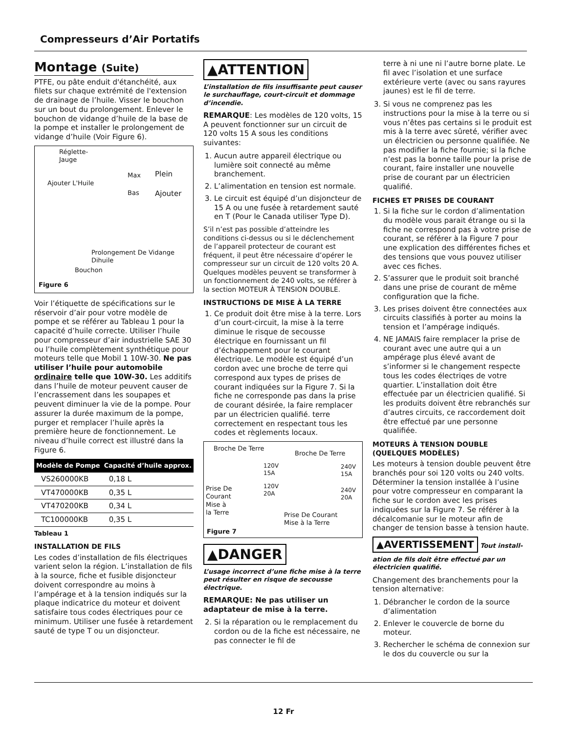Compresseurs d’Air Portatifs
Montage (Suite)
PTFE, ou pâte enduit d'étanchéité, aux filets sur chaque extrémité de l'extension de drainage de l’huile. Visser le bouchon sur un bout du prolongement. Enlever le bouchon de vidange d’huile de la base de la pompe et installer le prolongement de vidange d’huile (Voir Figure 6).
Réglette-
Jauge
Max Plein
Ajouter L'Huile
Bas Ajouter
Prolongement De Vidange
Dihuile
Bouchon
Figure 6
Voir l’étiquette de spécifications sur le réservoir d’air pour votre modèle de pompe et se référer au Tableau 1 pour la capacité d’huile correcte. Utiliser l’huile pour compresseur d’air industrielle SAE 30 ou l’huile complètement synthétique pour moteurs telle que Mobil 1 10W-30. Ne pas utiliser l’huile pour automobile ordinaire telle que 10W-30. Les additifs dans l’huile de moteur peuvent causer de l’encrassement dans les soupapes et peuvent diminuer la vie de la pompe. Pour assurer la durée maximum de la pompe, purger et remplacer l’huile après la première heure de fonctionnement. Le niveau d’huile correct est illustré dans la Figure 6.
| Modèle de Pompe | Capacité d’huile approx. |
| --- | --- |
| VS260000KB | 0,18 L |
| VT470000KB | 0,35 L |
| VT470200KB | 0,34 L |
| TC100000KB | 0,35 L |
Tableau 1
INSTALLATION DE FILS
Les codes d’installation de fils électriques varient selon la région. L’installation de fils à la source, fiche et fusible disjoncteur doivent correspondre au moins à l’ampérage et à la tension indiqués sur la plaque indicatrice du moteur et doivent satisfaire tous codes électriques pour ce minimum. Utiliser une fusée à retardement sauté de type T ou un disjoncteur.
▲ATTENTION
L’installation de fils insuffisante peut causer le surchauffage, court-circuit et dommage d’incendie.
REMARQUE: Les modèles de 120 volts, 15 A peuvent fonctionner sur un circuit de 120 volts 15 A sous les conditions suivantes:
1. Aucun autre appareil électrique ou lumière soit connecté au même branchement.
2. L’alimentation en tension est normale.
3. Le circuit est équipé d’un disjoncteur de 15 A ou une fusée à retardement sauté en T (Pour le Canada utiliser Type D).
S’il n’est pas possible d’atteindre les conditions ci-dessus ou si le déclenchement de l’appareil protecteur de courant est fréquent, il peut être nécessaire d’opérer le compresseur sur un circuit de 120 volts 20 A. Quelques modèles peuvent se transformer à un fonctionnement de 240 volts, se référer à la section MOTEUR À TENSION DOUBLE.
INSTRUCTIONS DE MISE À LA TERRE
1. Ce produit doit être mise à la terre. Lors d’un court-circuit, la mise à la terre diminue le risque de secousse électrique en fournissant un fil d’échappement pour le courant électrique. Le modèle est équipé d’un cordon avec une broche de terre qui correspond aux types de prises de courant indiquées sur la Figure 7. Si la fiche ne corresponde pas dans la prise de courant désirée, la faire remplacer par un électricien qualifié. terre correctement en respectant tous les codes et règlements locaux.
Broche De Terre
Broche De Terre
120V
15A
240V
15A
120V
20A 240V
20A
Prise De
Courant
Mise à
la Terre Prise De Courant
Mise à la Terre
Figure 7
▲DANGER
L’usage incorrect d’une fiche mise à la terre peut résulter en risque de secousse électrique.
REMARQUE: Ne pas utiliser un adaptateur de mise à la terre.
2. Si la réparation ou le remplacement du cordon ou de la fiche est nécessaire, ne pas connecter le fil de
terre à ni une ni l’autre borne plate. Le fil avec l’isolation et une surface extérieure verte (avec ou sans rayures jaunes) est le fil de terre.
3. Si vous ne comprenez pas les instructions pour la mise à la terre ou si vous n’êtes pas certains si le produit est mis à la terre avec sûreté, vérifier avec un électricien ou personne qualifiée. Ne pas modifier la fiche fournie; si la fiche n’est pas la bonne taille pour la prise de courant, faire installer une nouvelle prise de courant par un électricien qualifié.
FICHES ET PRISES DE COURANT
1. Si la fiche sur le cordon d’alimentation du modèle vous parait étrange ou si la fiche ne correspond pas à votre prise de courant, se référer à la Figure 7 pour une explication des différentes fiches et des tensions que vous pouvez utiliser avec ces fiches.
2. S’assurer que le produit soit branché dans une prise de courant de même configuration que la fiche.
3. Les prises doivent être connectées aux circuits classifiés à porter au moins la tension et l’ampérage indiqués.
4. NE JAMAIS faire remplacer la prise de courant avec une autre qui a un ampérage plus élevé avant de s’informer si le changement respecte tous les codes électriqes de votre quartier. L’installation doit être effectuée par un électricien qualifié. Si les produits doivent être rebranchés sur d’autres circuits, ce raccordement doit être effectué par une personne qualifiée.
MOTEURS À TENSION DOUBLE (QUELQUES MODÈLES)
Les moteurs à tension double peuvent être branchés pour soi 120 volts ou 240 volts. Déterminer la tension installée à l’usine pour votre compresseur en comparant la fiche sur le cordon avec les prises indiquées sur la Figure 7. Se référer à la décalcomanie sur le moteur afin de changer de tension basse à tension haute.
▲AVERTISSEMENT Tout install-ation de fils doit être effectué par un électricien qualifié.
Changement des branchements pour la tension alternative:
1. Débrancher le cordon de la source d’alimentation
2. Enlever le couvercle de borne du moteur.
3. Rechercher le schéma de connexion sur le dos du couvercle ou sur la
12 Fr